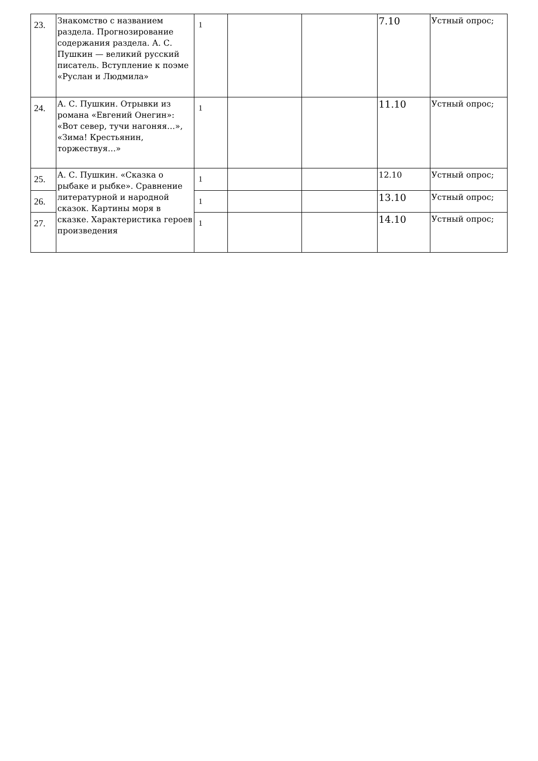| 23. | Знакомство с названием раздела. Прогнозирование содержания раздела. А. С. Пушкин — великий русский писатель. Вступление к поэме «Руслан и Людмила» | 1 | | | 7.10 | Устный опрос; |
| 24. | А. С. Пушкин. Отрывки из романа «Евгений Онегин»: «Вот север, тучи нагоняя…», «Зима! Крестьянин, торжествуя…» | 1 | | | 11.10 | Устный опрос; |
| 25. | А. С. Пушкин. «Сказка о рыбаке и рыбке». Сравнение литературной и народной сказок. Картины моря в сказке. Характеристика героев произведения | 1 | | | 12.10 | Устный опрос; |
| 26. | | 1 | | | 13.10 | Устный опрос; |
| 27. | | 1 | | | 14.10 | Устный опрос; |